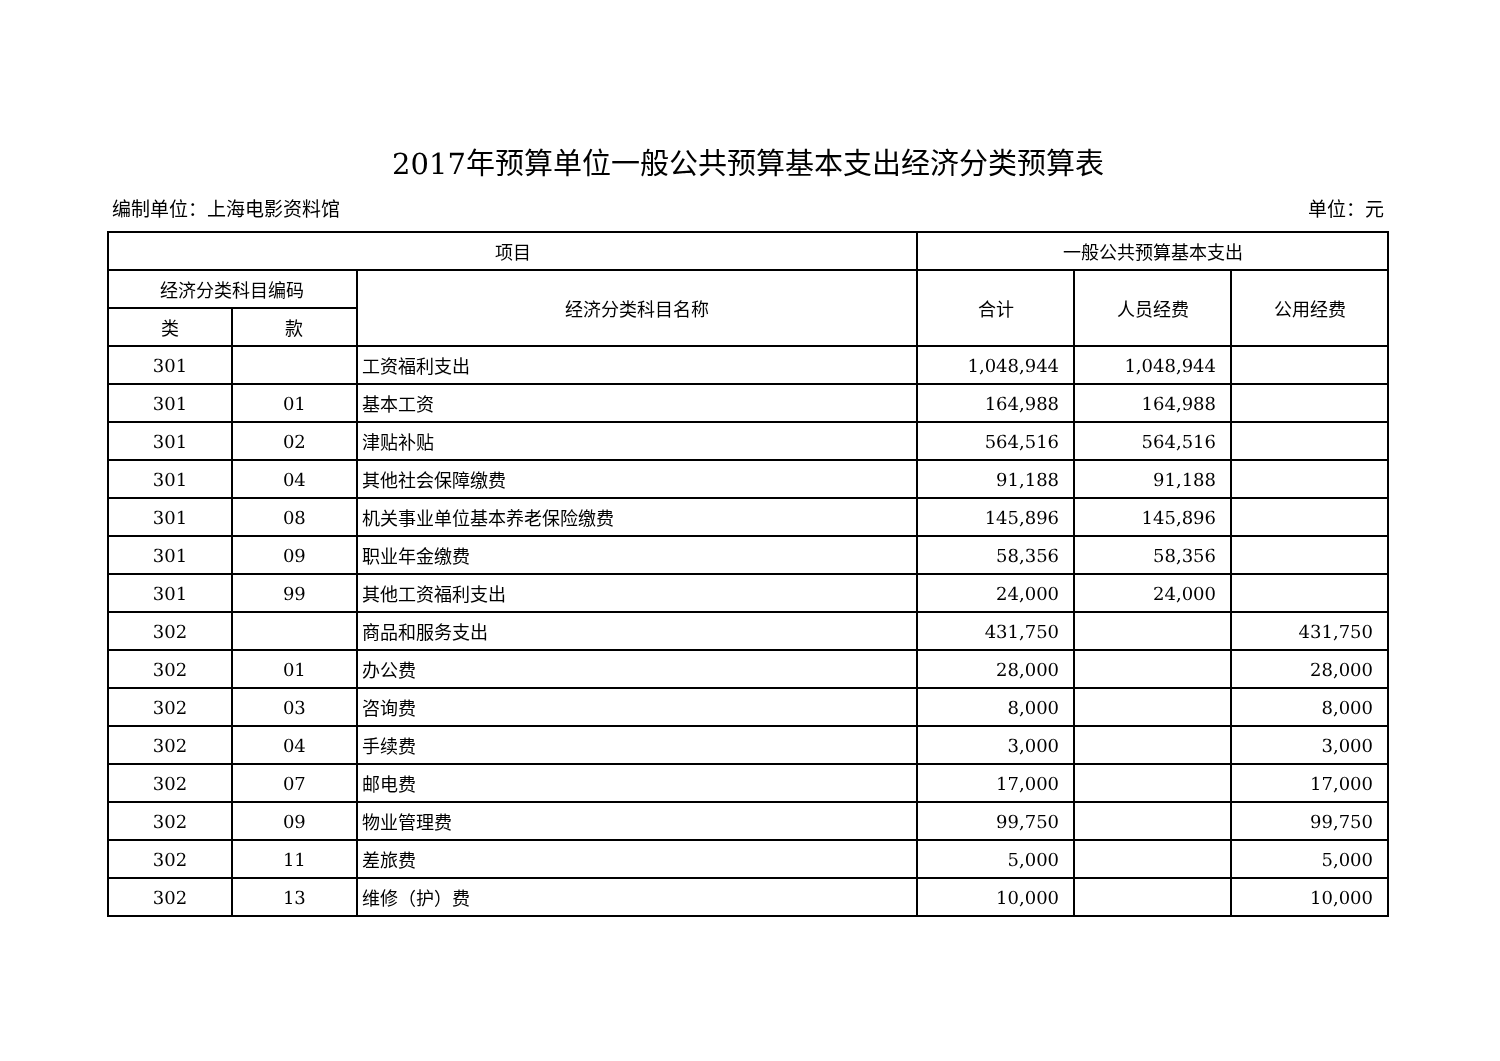2017年预算单位一般公共预算基本支出经济分类预算表
编制单位：上海电影资料馆 单位：元
| 项目 | | | 一般公共预算基本支出 | | |
| --- | --- | --- | --- | --- | --- |
| 经济分类科目编码 | | 经济分类科目名称 | 合计 | 人员经费 | 公用经费 |
| 类 | 款 | | | | |
| 301 | | 工资福利支出 | 1,048,944 | 1,048,944 | |
| 301 | 01 | 基本工资 | 164,988 | 164,988 | |
| 301 | 02 | 津贴补贴 | 564,516 | 564,516 | |
| 301 | 04 | 其他社会保障缴费 | 91,188 | 91,188 | |
| 301 | 08 | 机关事业单位基本养老保险缴费 | 145,896 | 145,896 | |
| 301 | 09 | 职业年金缴费 | 58,356 | 58,356 | |
| 301 | 99 | 其他工资福利支出 | 24,000 | 24,000 | |
| 302 | | 商品和服务支出 | 431,750 | | 431,750 |
| 302 | 01 | 办公费 | 28,000 | | 28,000 |
| 302 | 03 | 咨询费 | 8,000 | | 8,000 |
| 302 | 04 | 手续费 | 3,000 | | 3,000 |
| 302 | 07 | 邮电费 | 17,000 | | 17,000 |
| 302 | 09 | 物业管理费 | 99,750 | | 99,750 |
| 302 | 11 | 差旅费 | 5,000 | | 5,000 |
| 302 | 13 | 维修（护）费 | 10,000 | | 10,000 |